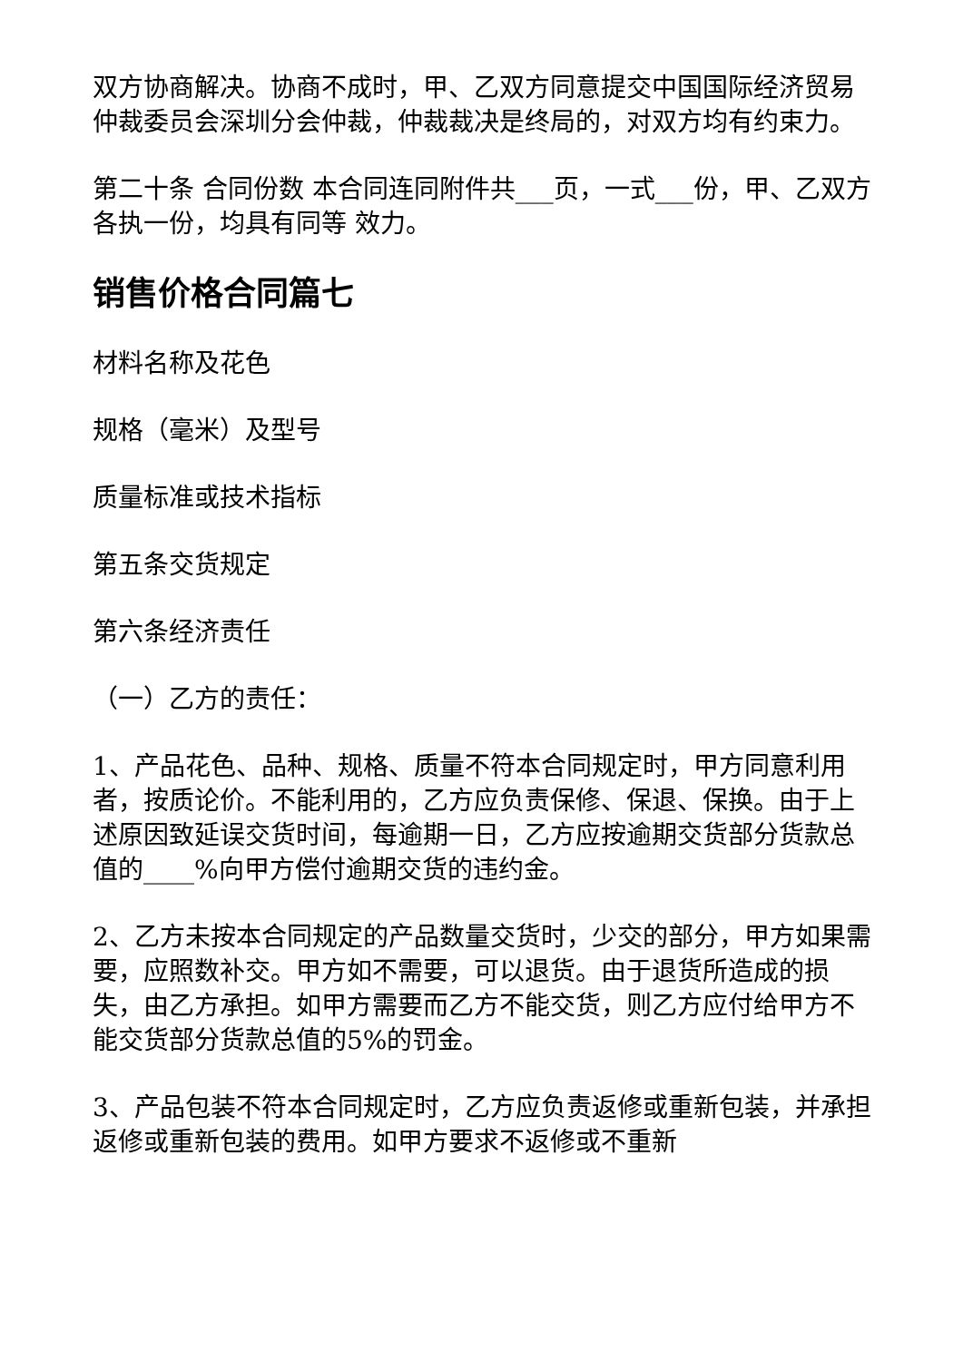双方协商解决。协商不成时，甲、乙双方同意提交中国国际经济贸易仲裁委员会深圳分会仲裁，仲裁裁决是终局的，对双方均有约束力。
第二十条 合同份数 本合同连同附件共___页，一式___份，甲、乙双方各执一份，均具有同等 效力。
销售价格合同篇七
材料名称及花色
规格（毫米）及型号
质量标准或技术指标
第五条交货规定
第六条经济责任
（一）乙方的责任：
1、产品花色、品种、规格、质量不符本合同规定时，甲方同意利用者，按质论价。不能利用的，乙方应负责保修、保退、保换。由于上述原因致延误交货时间，每逾期一日，乙方应按逾期交货部分货款总值的____%向甲方偿付逾期交货的违约金。
2、乙方未按本合同规定的产品数量交货时，少交的部分，甲方如果需要，应照数补交。甲方如不需要，可以退货。由于退货所造成的损失，由乙方承担。如甲方需要而乙方不能交货，则乙方应付给甲方不能交货部分货款总值的5%的罚金。
3、产品包装不符本合同规定时，乙方应负责返修或重新包装，并承担返修或重新包装的费用。如甲方要求不返修或不重新